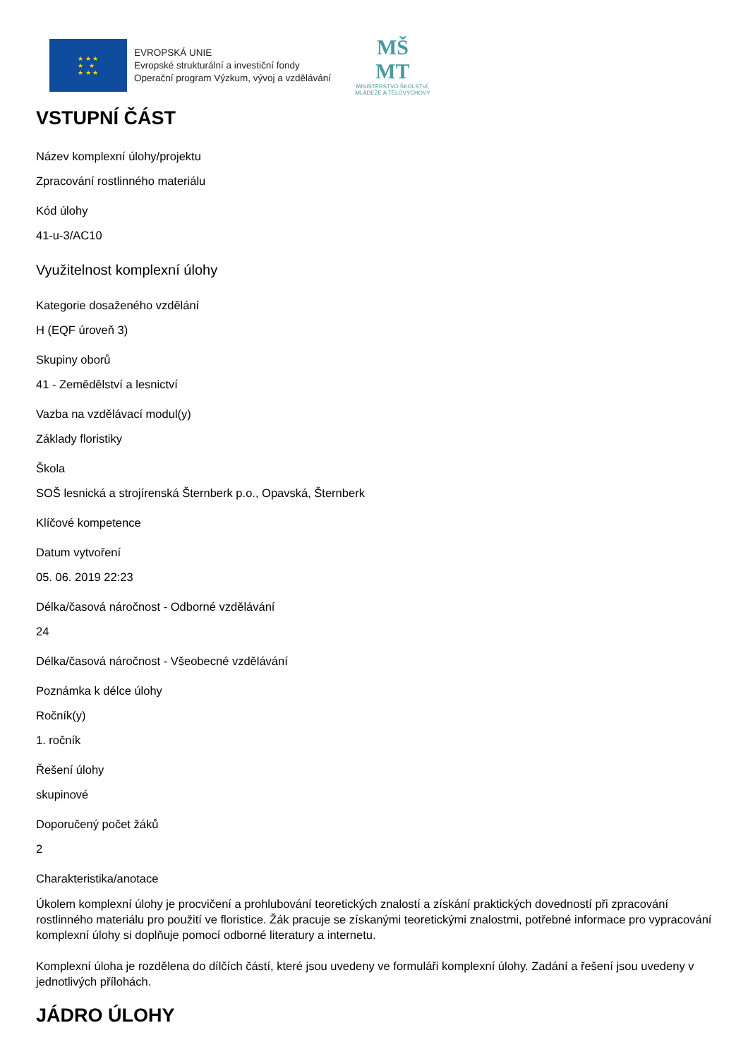★ ★ ★
★ ★
★ ★ ★
EVROPSKÁ UNIE
Evropské strukturální a investiční fondy
Operační program Výzkum, vývoj a vzdělávání
MŠ
MT
MINISTERSTVO ŠKOLSTVÍ,
MLÁDEŽE A TĚLOVÝCHOVY
VSTUPNÍ ČÁST
Název komplexní úlohy/projektu
Zpracování rostlinného materiálu
Kód úlohy
41-u-3/AC10
Využitelnost komplexní úlohy
Kategorie dosaženého vzdělání
H (EQF úroveň 3)
Skupiny oborů
41 - Zemědělství a lesnictví
Vazba na vzdělávací modul(y)
Základy floristiky
Škola
SOŠ lesnická a strojírenská Šternberk p.o., Opavská, Šternberk
Klíčové kompetence
Datum vytvoření
05. 06. 2019 22:23
Délka/časová náročnost - Odborné vzdělávání
24
Délka/časová náročnost - Všeobecné vzdělávání
Poznámka k délce úlohy
Ročník(y)
1. ročník
Řešení úlohy
skupinové
Doporučený počet žáků
2
Charakteristika/anotace
Úkolem komplexní úlohy je procvičení a prohlubování teoretických znalostí a získání praktických dovedností při zpracování rostlinného materiálu pro použití ve floristice. Žák pracuje se získanými teoretickými znalostmi, potřebné informace pro vypracování komplexní úlohy si doplňuje pomocí odborné literatury a internetu.
Komplexní úloha je rozdělena do dílčích částí, které jsou uvedeny ve formuláři komplexní úlohy. Zadání a řešení jsou uvedeny v jednotlivých přílohách.
JÁDRO ÚLOHY